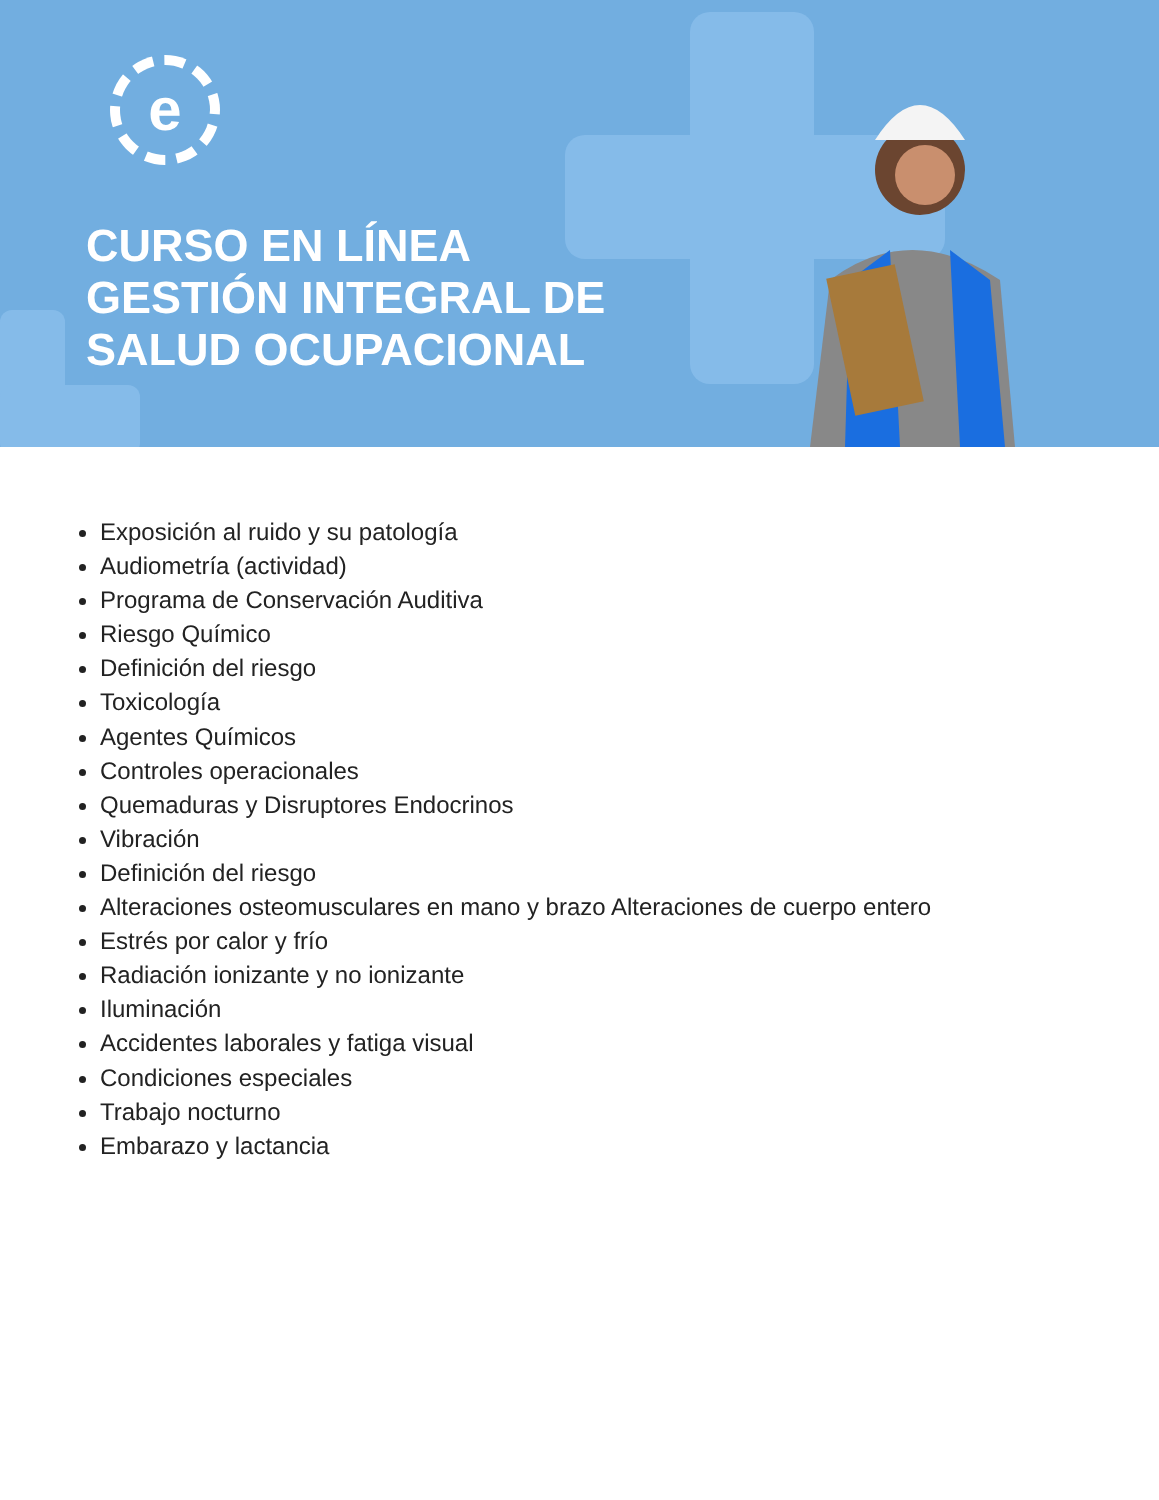e
CURSO EN LÍNEA
GESTIÓN INTEGRAL DE
SALUD OCUPACIONAL
Exposición al ruido y su patología
Audiometría (actividad)
Programa de Conservación Auditiva
Riesgo Químico
Definición del riesgo
Toxicología
Agentes Químicos
Controles operacionales
Quemaduras y Disruptores Endocrinos
Vibración
Definición del riesgo
Alteraciones osteomusculares en mano y brazo Alteraciones de cuerpo entero
Estrés por calor y frío
Radiación ionizante y no ionizante
Iluminación
Accidentes laborales y fatiga visual
Condiciones especiales
Trabajo nocturno
Embarazo y lactancia